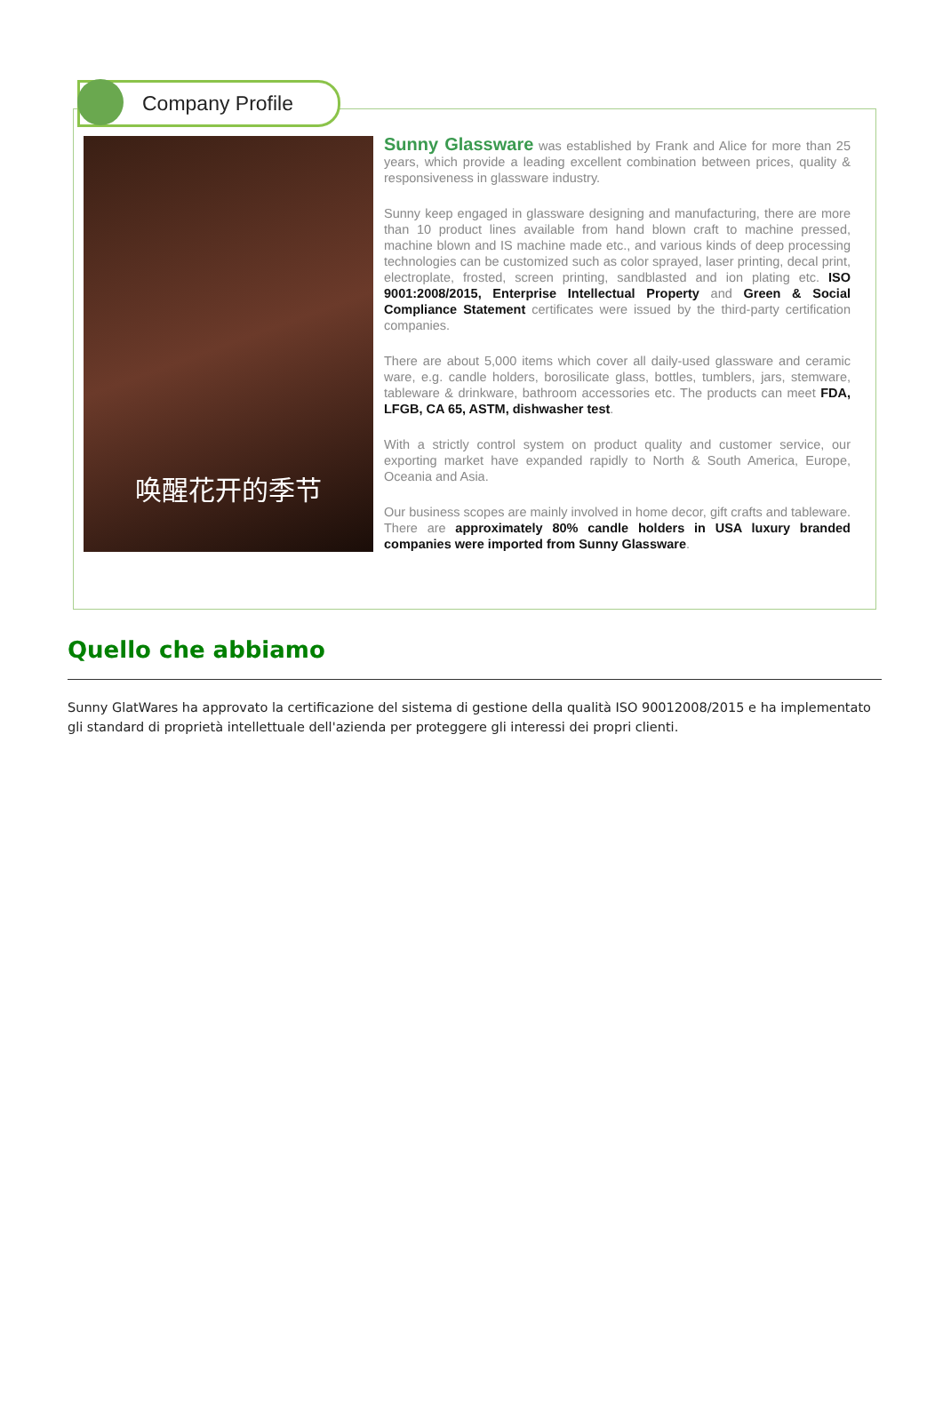Company Profile
唤醒花开的季节
Sunny Glassware was established by Frank and Alice for more than 25 years, which provide a leading excellent combination between prices, quality & responsiveness in glassware industry.
Sunny keep engaged in glassware designing and manufacturing, there are more than 10 product lines available from hand blown craft to machine pressed, machine blown and IS machine made etc., and various kinds of deep processing technologies can be customized such as color sprayed, laser printing, decal print, electroplate, frosted, screen printing, sandblasted and ion plating etc. ISO 9001:2008/2015, Enterprise Intellectual Property and Green & Social Compliance Statement certificates were issued by the third-party certification companies.
There are about 5,000 items which cover all daily-used glassware and ceramic ware, e.g. candle holders, borosilicate glass, bottles, tumblers, jars, stemware, tableware & drinkware, bathroom accessories etc. The products can meet FDA, LFGB, CA 65, ASTM, dishwasher test.
With a strictly control system on product quality and customer service, our exporting market have expanded rapidly to North & South America, Europe, Oceania and Asia.
Our business scopes are mainly involved in home decor, gift crafts and tableware. There are approximately 80% candle holders in USA luxury branded companies were imported from Sunny Glassware.
Quello che abbiamo
Sunny GlatWares ha approvato la certificazione del sistema di gestione della qualità ISO 90012008/2015 e ha implementato gli standard di proprietà intellettuale dell'azienda per proteggere gli interessi dei propri clienti.